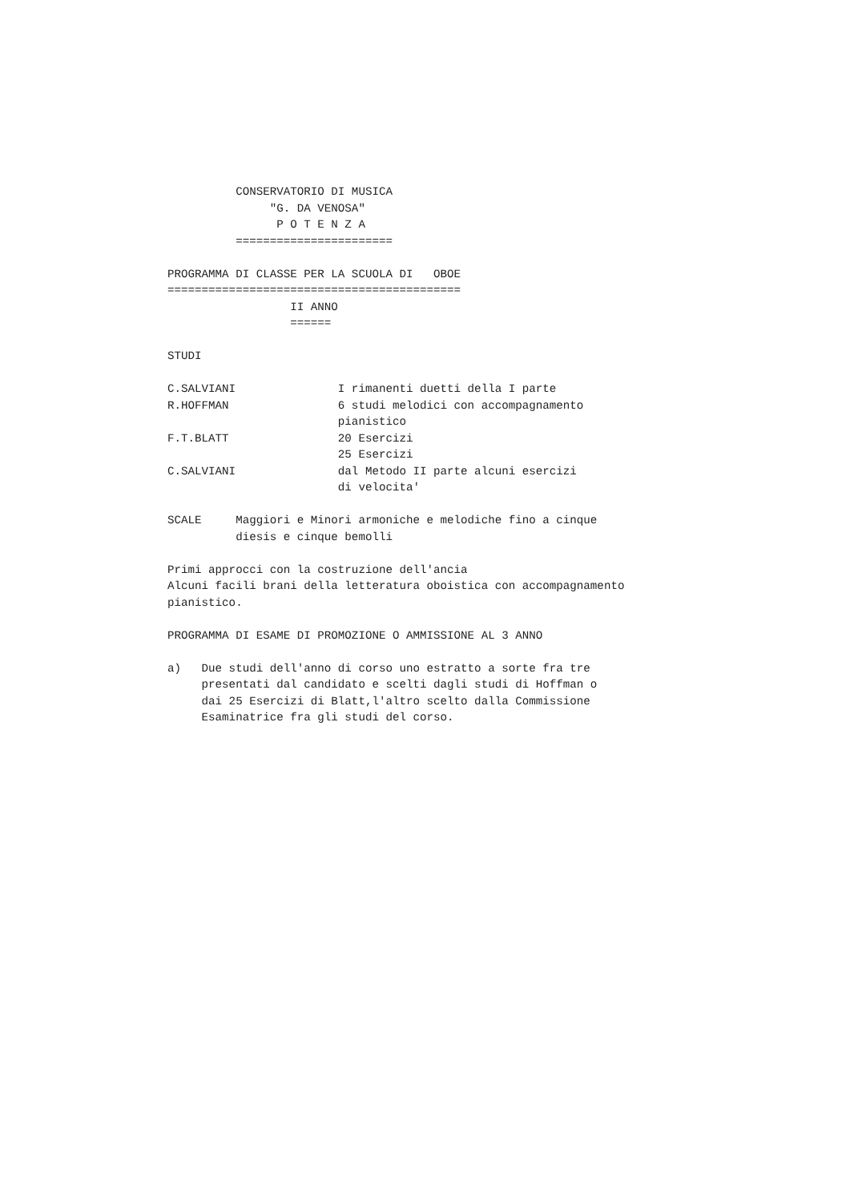CONSERVATORIO DI MUSICA
               "G. DA VENOSA"
                P O T E N Z A
          =======================

PROGRAMMA DI CLASSE PER LA SCUOLA DI   OBOE
===========================================
                  II ANNO
                  ======

STUDI

C.SALVIANI               I rimanenti duetti della I parte
R.HOFFMAN                6 studi melodici con accompagnamento
                         pianistico
F.T.BLATT                20 Esercizi
                         25 Esercizi
C.SALVIANI               dal Metodo II parte alcuni esercizi
                         di velocita'

SCALE     Maggiori e Minori armoniche e melodiche fino a cinque
          diesis e cinque bemolli

Primi approcci con la costruzione dell'ancia
Alcuni facili brani della letteratura oboistica con accompagnamento
pianistico.

PROGRAMMA DI ESAME DI PROMOZIONE O AMMISSIONE AL 3 ANNO

a)   Due studi dell'anno di corso uno estratto a sorte fra tre
     presentati dal candidato e scelti dagli studi di Hoffman o
     dai 25 Esercizi di Blatt,l'altro scelto dalla Commissione
     Esaminatrice fra gli studi del corso.